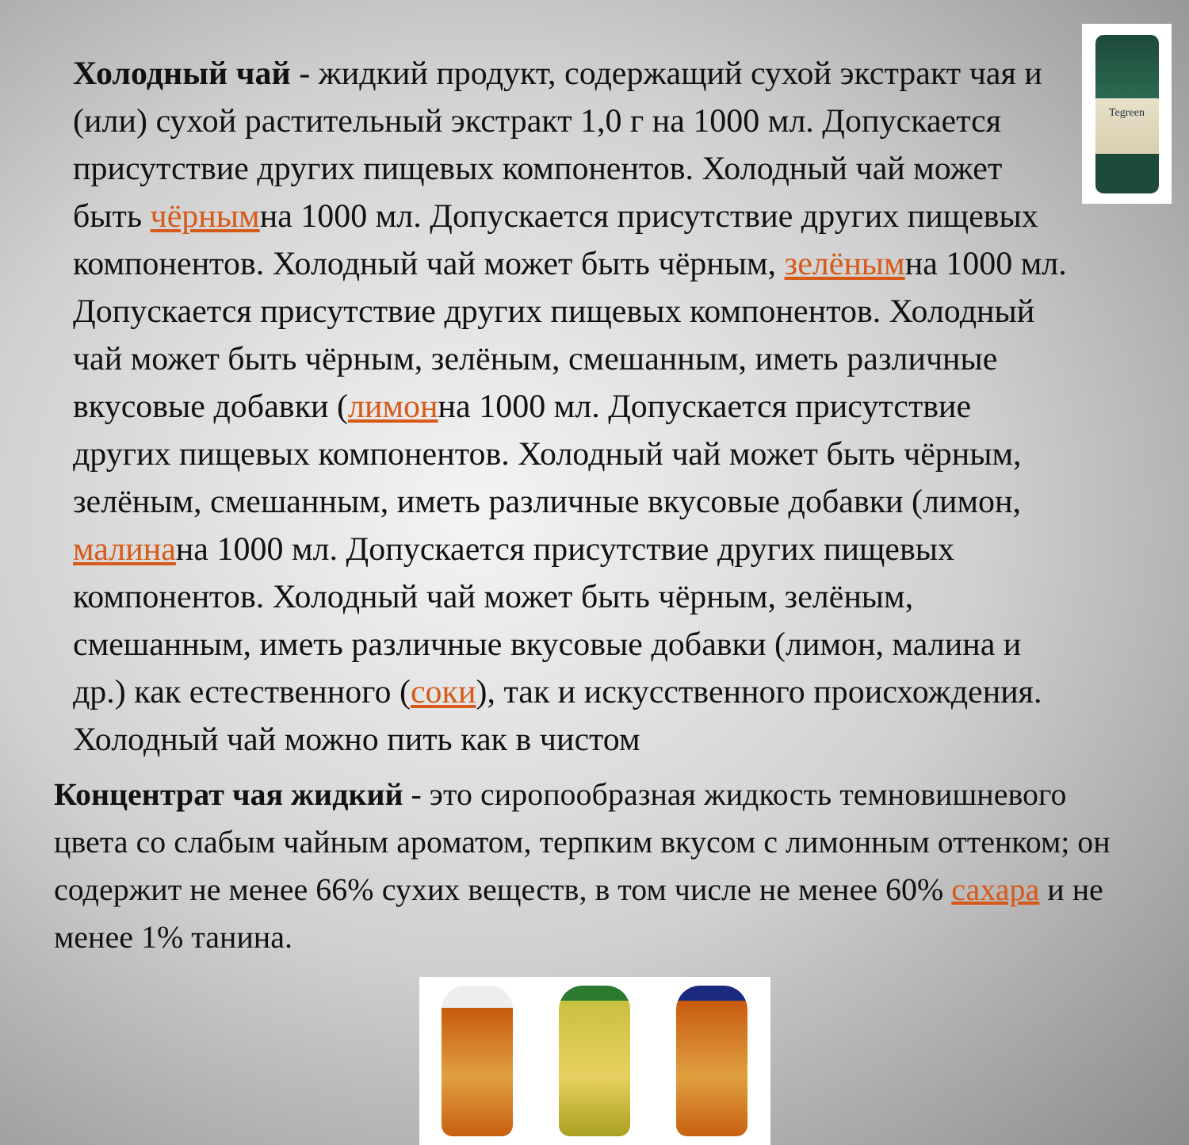Холодный чай - жидкий продукт, содержащий сухой экстракт чая и (или) сухой растительный экстракт 1,0 г на 1000 мл. Допускается присутствие других пищевых компонентов. Холодный чай может быть чёрнымна 1000 мл. Допускается присутствие других пищевых компонентов. Холодный чай может быть чёрным, зелёнымна 1000 мл. Допускается присутствие других пищевых компонентов. Холодный чай может быть чёрным, зелёным, смешанным, иметь различные вкусовые добавки (лимонна 1000 мл. Допускается присутствие других пищевых компонентов. Холодный чай может быть чёрным, зелёным, смешанным, иметь различные вкусовые добавки (лимон, малинана 1000 мл. Допускается присутствие других пищевых компонентов. Холодный чай может быть чёрным, зелёным, смешанным, иметь различные вкусовые добавки (лимон, малина и др.) как естественного (соки), так и искусственного происхождения. Холодный чай можно пить как в чистом
Tegreen
Концентрат чая жидкий - это сиропообразная жидкость темновишневого цвета со слабым чайным ароматом, терпким вкусом с лимонным оттенком; он содержит не менее 66% сухих веществ, в том числе не менее 60% сахара и не менее 1% танина.